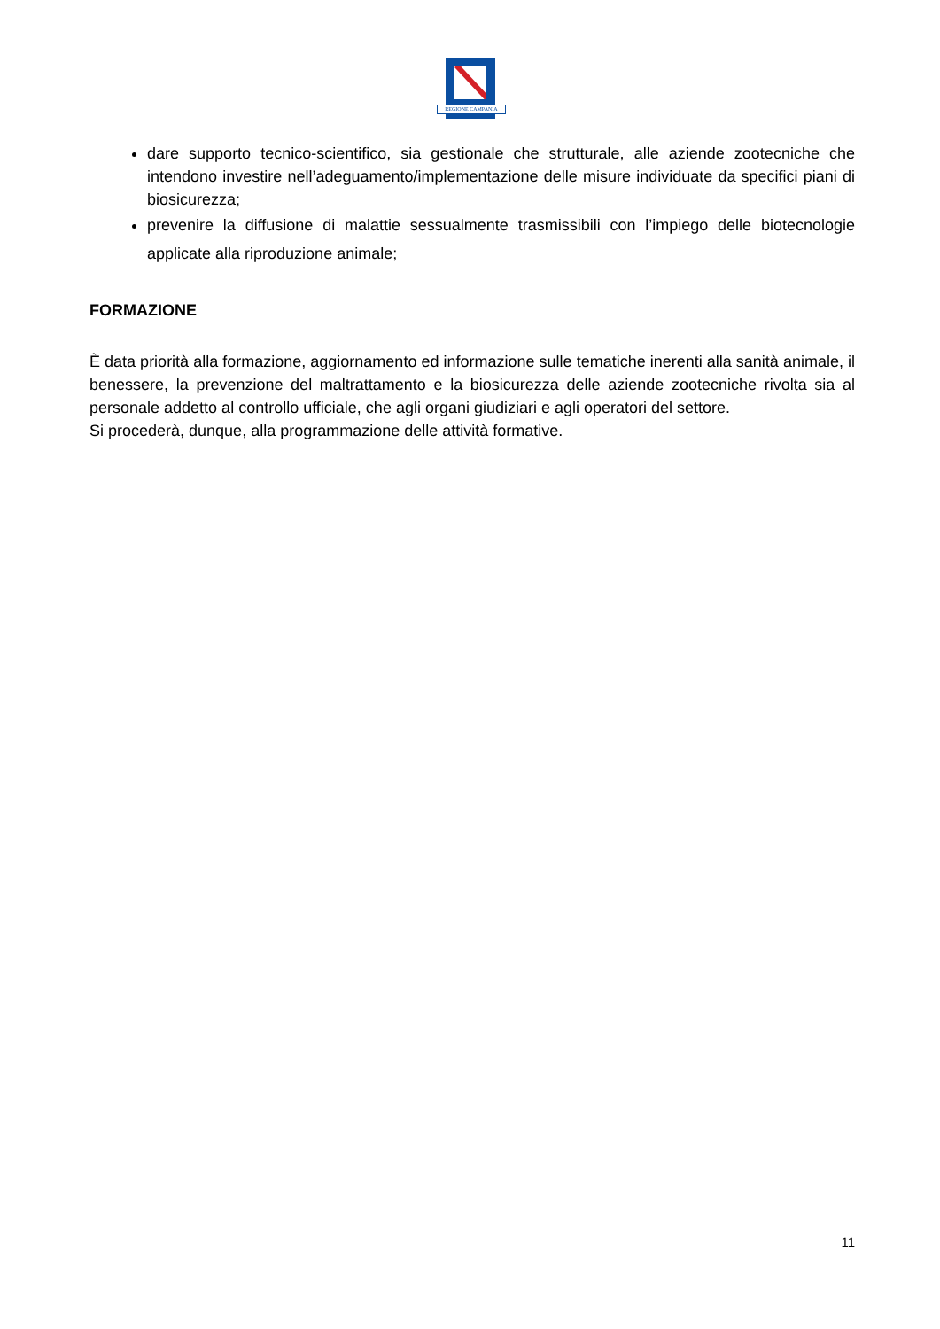REGIONE CAMPANIA
dare supporto tecnico-scientifico, sia gestionale che strutturale, alle aziende zootecniche che intendono investire nell’adeguamento/implementazione delle misure individuate da specifici piani di biosicurezza;
prevenire la diffusione di malattie sessualmente trasmissibili con l’impiego delle biotecnologie applicate alla riproduzione animale;
FORMAZIONE
È data priorità alla formazione, aggiornamento ed informazione sulle tematiche inerenti alla sanità animale, il benessere, la prevenzione del maltrattamento e la biosicurezza delle aziende zootecniche rivolta sia al personale addetto al controllo ufficiale, che agli organi giudiziari e agli operatori del settore.
Si procederà, dunque, alla programmazione delle attività formative.
11